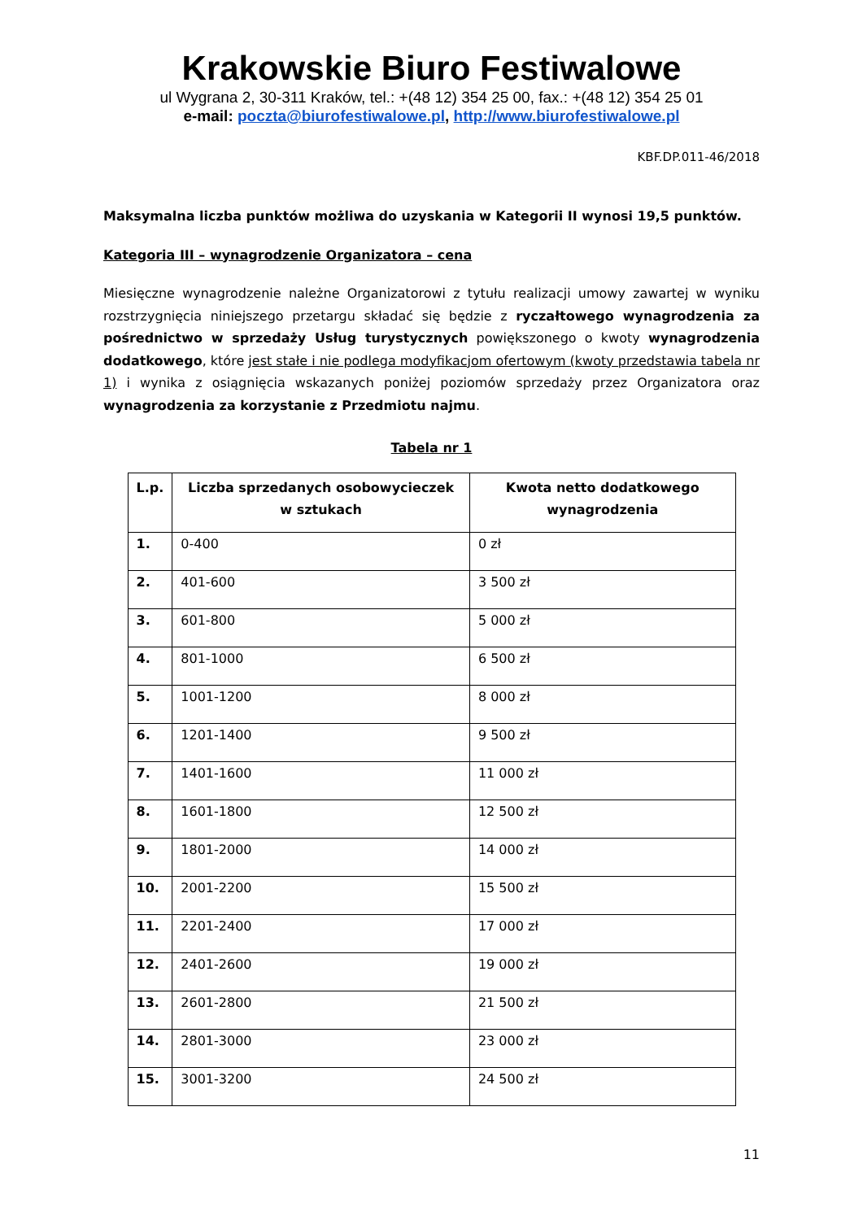Krakowskie Biuro Festiwalowe
ul Wygrana 2, 30-311 Kraków, tel.: +(48 12) 354 25 00, fax.: +(48 12) 354 25 01
e-mail: poczta@biurofestiwalowe.pl, http://www.biurofestiwalowe.pl
KBF.DP.011-46/2018
Maksymalna liczba punktów możliwa do uzyskania w Kategorii II wynosi 19,5 punktów.
Kategoria III – wynagrodzenie Organizatora – cena
Miesięczne wynagrodzenie należne Organizatorowi z tytułu realizacji umowy zawartej w wyniku rozstrzygnięcia niniejszego przetargu składać się będzie z ryczałtowego wynagrodzenia za pośrednictwo w sprzedaży Usług turystycznych powiększonego o kwoty wynagrodzenia dodatkowego, które jest stałe i nie podlega modyfikacjom ofertowym (kwoty przedstawia tabela nr 1) i wynika z osiągnięcia wskazanych poniżej poziomów sprzedaży przez Organizatora oraz wynagrodzenia za korzystanie z Przedmiotu najmu.
Tabela nr 1
| L.p. | Liczba sprzedanych osobowycieczek w sztukach | Kwota netto dodatkowego wynagrodzenia |
| --- | --- | --- |
| 1. | 0-400 | 0 zł |
| 2. | 401-600 | 3 500 zł |
| 3. | 601-800 | 5 000 zł |
| 4. | 801-1000 | 6 500 zł |
| 5. | 1001-1200 | 8 000 zł |
| 6. | 1201-1400 | 9 500 zł |
| 7. | 1401-1600 | 11 000 zł |
| 8. | 1601-1800 | 12 500 zł |
| 9. | 1801-2000 | 14 000 zł |
| 10. | 2001-2200 | 15 500 zł |
| 11. | 2201-2400 | 17 000 zł |
| 12. | 2401-2600 | 19 000 zł |
| 13. | 2601-2800 | 21 500 zł |
| 14. | 2801-3000 | 23 000 zł |
| 15. | 3001-3200 | 24 500 zł |
11